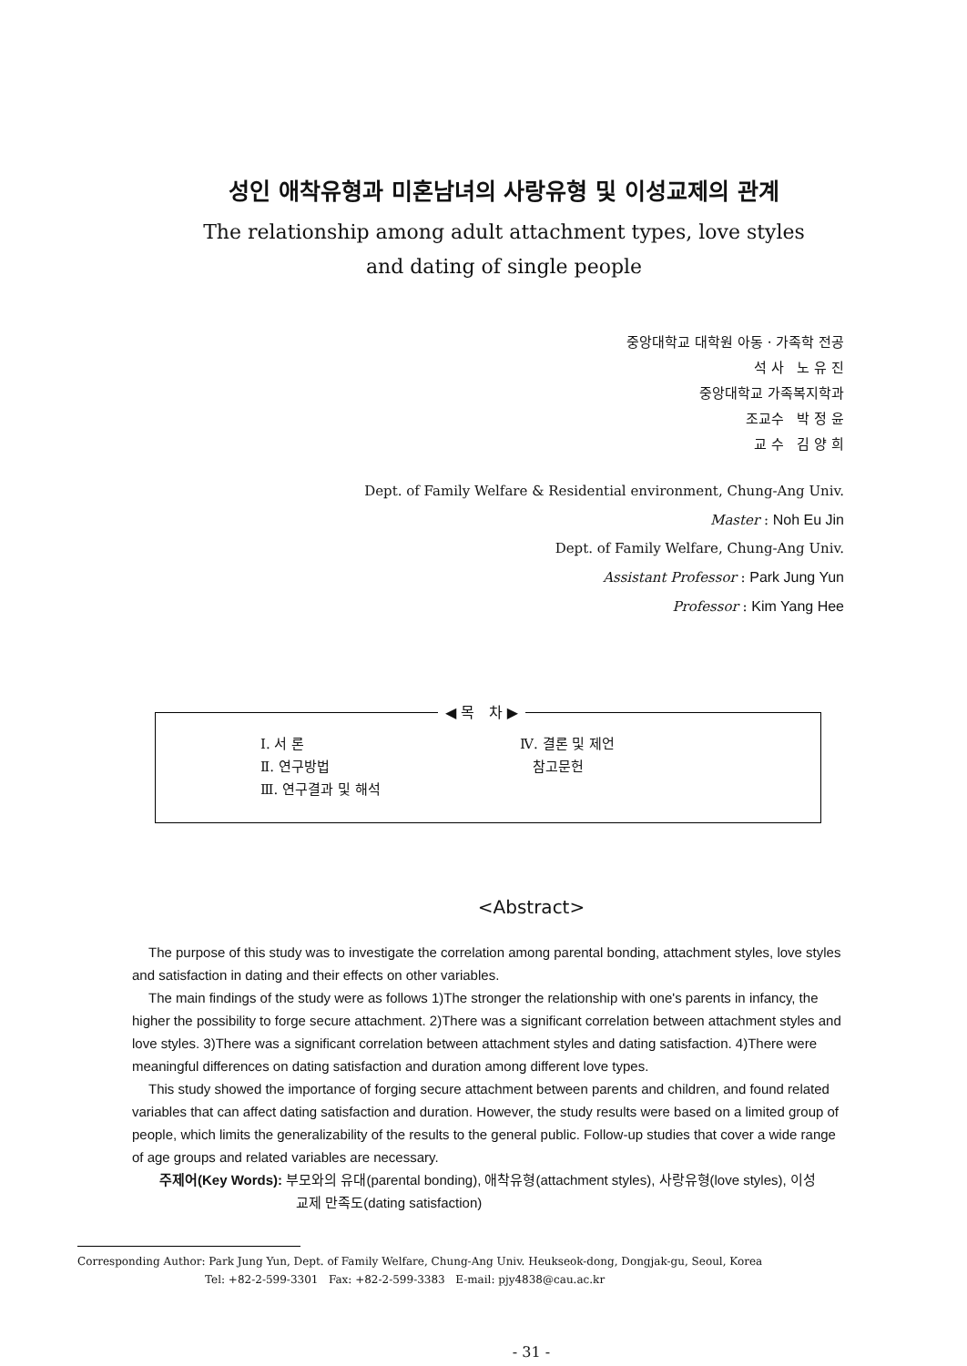성인 애착유형과 미혼남녀의 사랑유형 및 이성교제의 관계
The relationship among adult attachment types, love styles
and dating of single people
중앙대학교 대학원 아동 · 가족학 전공
석 사 노 유 진
중앙대학교 가족복지학과
조교수 박 정 윤
교 수 김 양 희
Dept. of Family Welfare & Residential environment, Chung-Ang Univ.
Master : Noh Eu Jin
Dept. of Family Welfare, Chung-Ang Univ.
Assistant Professor : Park Jung Yun
Professor : Kim Yang Hee
◀ 목 차 ▶
Ⅰ. 서 론
Ⅱ. 연구방법
Ⅲ. 연구결과 및 해석
Ⅳ. 결론 및 제언
참고문헌
<Abstract>
The purpose of this study was to investigate the correlation among parental bonding, attachment styles, love styles and satisfaction in dating and their effects on other variables.
The main findings of the study were as follows 1)The stronger the relationship with one's parents in infancy, the higher the possibility to forge secure attachment. 2)There was a significant correlation between attachment styles and love styles. 3)There was a significant correlation between attachment styles and dating satisfaction. 4)There were meaningful differences on dating satisfaction and duration among different love types.
This study showed the importance of forging secure attachment between parents and children, and found related variables that can affect dating satisfaction and duration. However, the study results were based on a limited group of people, which limits the generalizability of the results to the general public. Follow-up studies that cover a wide range of age groups and related variables are necessary.
주제어(Key Words): 부모와의 유대(parental bonding), 애착유형(attachment styles), 사랑유형(love styles), 이성
교제 만족도(dating satisfaction)
Corresponding Author: Park Jung Yun, Dept. of Family Welfare, Chung-Ang Univ. Heukseok-dong, Dongjak-gu, Seoul, Korea
Tel: +82-2-599-3301 Fax: +82-2-599-3383 E-mail: pjy4838@cau.ac.kr
- 31 -